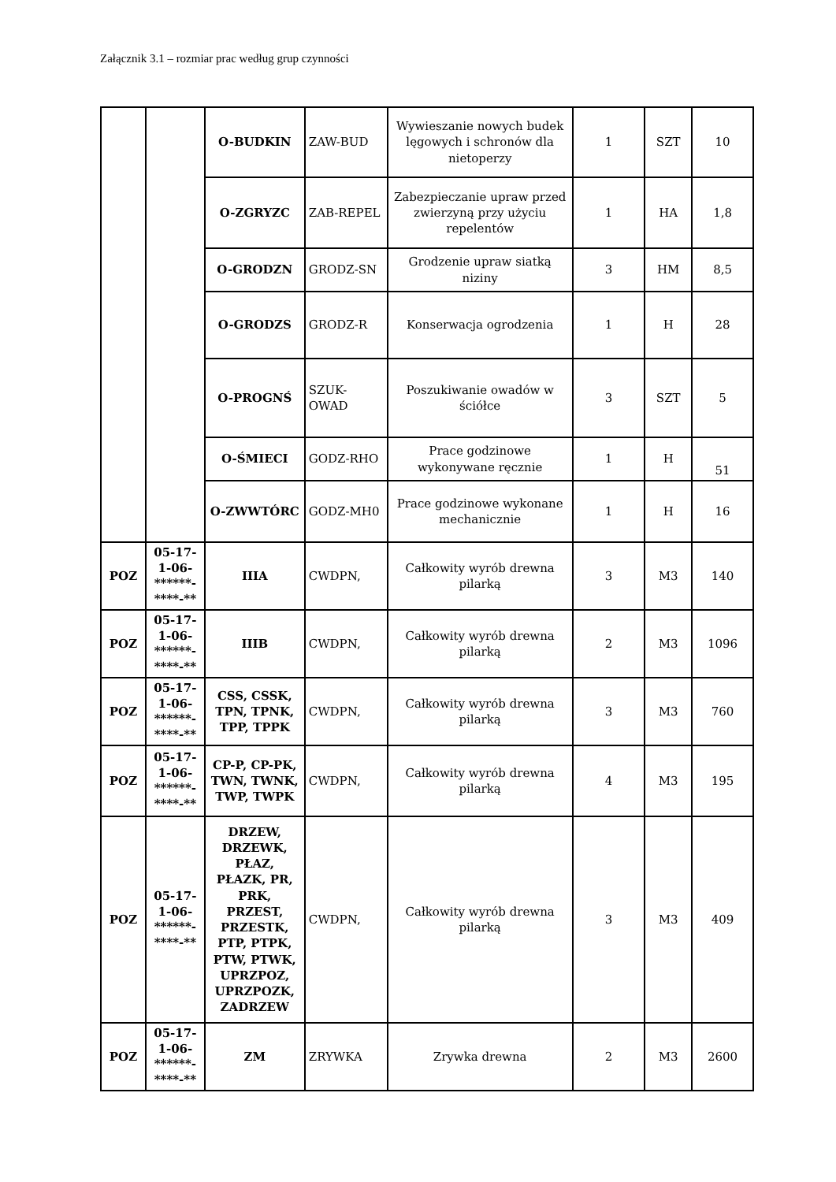Załącznik 3.1 – rozmiar prac według grup czynności
| | | O-BUDKIN | ZAW-BUD | Wywieszanie nowych budek lęgowych i schronów dla nietoperzy | 1 | SZT | 10 |
| | | O-ZGRYZC | ZAB-REPEL | Zabezpieczanie upraw przed zwierzyną przy użyciu repelentów | 1 | HA | 1,8 |
| | | O-GRODZN | GRODZ-SN | Grodzenie upraw siatką niziny | 3 | HM | 8,5 |
| | | O-GRODZS | GRODZ-R | Konserwacja ogrodzenia | 1 | H | 28 |
| | | O-PROGNŚ | SZUK- OWAD | Poszukiwanie owadów w ściółce | 3 | SZT | 5 |
| | | O-ŚMIECI | GODZ-RHO | Prace godzinowe wykonywane ręcznie | 1 | H | 51 |
| | | O-ZWWTÓRC | GODZ-MH0 | Prace godzinowe wykonane mechanicznie | 1 | H | 16 |
| POZ | 05-17- 1-06- ******- ****-** | IIIA | CWDPN, | Całkowity wyrób drewna pilarką | 3 | M3 | 140 |
| POZ | 05-17- 1-06- ******- ****-** | IIIB | CWDPN, | Całkowity wyrób drewna pilarką | 2 | M3 | 1096 |
| POZ | 05-17- 1-06- ******- ****-** | CSS, CSSK, TPN, TPNK, TPP, TPPK | CWDPN, | Całkowity wyrób drewna pilarką | 3 | M3 | 760 |
| POZ | 05-17- 1-06- ******- ****-** | CP-P, CP-PK, TWN, TWNK, TWP, TWPK | CWDPN, | Całkowity wyrób drewna pilarką | 4 | M3 | 195 |
| POZ | 05-17- 1-06- ******- ****-** | DRZEW, DRZEWK, PŁAZ, PŁAZK, PR, PRK, PRZEST, PRZESTK, PTP, PTPK, PTW, PTWK, UPRZPOZ, UPRZPOZK, ZADRZEW | CWDPN, | Całkowity wyrób drewna pilarką | 3 | M3 | 409 |
| POZ | 05-17- 1-06- ******- ****-** | ZM | ZRYWKA | Zrywka drewna | 2 | M3 | 2600 |